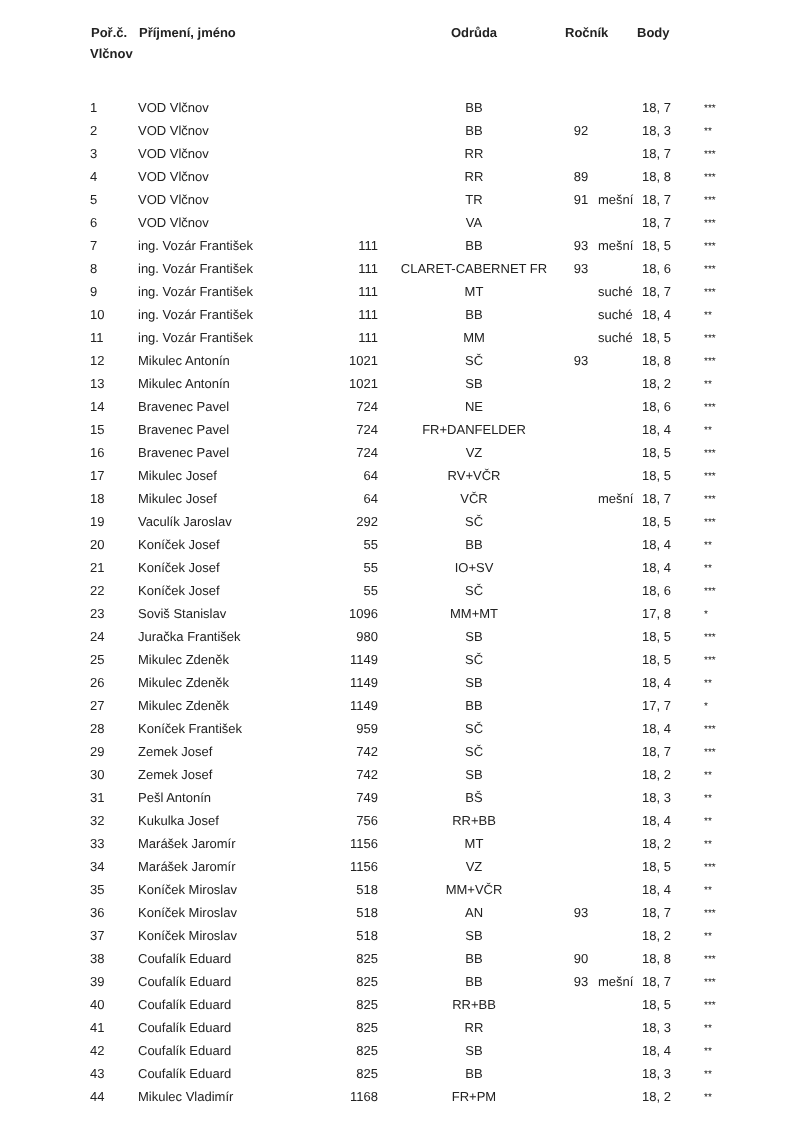| Poř.č. | Příjmení, jméno | | Odrůda | Ročník | | Body | |
| --- | --- | --- | --- | --- | --- | --- | --- |
| Vlčnov | | | | | | | |
| 1 | VOD Vlčnov | | BB | | | 18, 7 | *** |
| 2 | VOD Vlčnov | | BB | 92 | | 18, 3 | ** |
| 3 | VOD Vlčnov | | RR | | | 18, 7 | *** |
| 4 | VOD Vlčnov | | RR | 89 | | 18, 8 | *** |
| 5 | VOD Vlčnov | | TR | 91 | mešní | 18, 7 | *** |
| 6 | VOD Vlčnov | | VA | | | 18, 7 | *** |
| 7 | ing. Vozár František | 111 | BB | 93 | mešní | 18, 5 | *** |
| 8 | ing. Vozár František | 111 | CLARET-CABERNET FR | 93 | | 18, 6 | *** |
| 9 | ing. Vozár František | 111 | MT | | suché | 18, 7 | *** |
| 10 | ing. Vozár František | 111 | BB | | suché | 18, 4 | ** |
| 11 | ing. Vozár František | 111 | MM | | suché | 18, 5 | *** |
| 12 | Mikulec Antonín | 1021 | SČ | 93 | | 18, 8 | *** |
| 13 | Mikulec Antonín | 1021 | SB | | | 18, 2 | ** |
| 14 | Bravenec Pavel | 724 | NE | | | 18, 6 | *** |
| 15 | Bravenec Pavel | 724 | FR+DANFELDER | | | 18, 4 | ** |
| 16 | Bravenec Pavel | 724 | VZ | | | 18, 5 | *** |
| 17 | Mikulec Josef | 64 | RV+VČR | | | 18, 5 | *** |
| 18 | Mikulec Josef | 64 | VČR | | mešní | 18, 7 | *** |
| 19 | Vaculík Jaroslav | 292 | SČ | | | 18, 5 | *** |
| 20 | Koníček Josef | 55 | BB | | | 18, 4 | ** |
| 21 | Koníček Josef | 55 | IO+SV | | | 18, 4 | ** |
| 22 | Koníček Josef | 55 | SČ | | | 18, 6 | *** |
| 23 | Soviš Stanislav | 1096 | MM+MT | | | 17, 8 | * |
| 24 | Juračka František | 980 | SB | | | 18, 5 | *** |
| 25 | Mikulec Zdeněk | 1149 | SČ | | | 18, 5 | *** |
| 26 | Mikulec Zdeněk | 1149 | SB | | | 18, 4 | ** |
| 27 | Mikulec Zdeněk | 1149 | BB | | | 17, 7 | * |
| 28 | Koníček František | 959 | SČ | | | 18, 4 | *** |
| 29 | Zemek Josef | 742 | SČ | | | 18, 7 | *** |
| 30 | Zemek Josef | 742 | SB | | | 18, 2 | ** |
| 31 | Pešl Antonín | 749 | BŠ | | | 18, 3 | ** |
| 32 | Kukulka Josef | 756 | RR+BB | | | 18, 4 | ** |
| 33 | Marášek Jaromír | 1156 | MT | | | 18, 2 | ** |
| 34 | Marášek Jaromír | 1156 | VZ | | | 18, 5 | *** |
| 35 | Koníček Miroslav | 518 | MM+VČR | | | 18, 4 | ** |
| 36 | Koníček Miroslav | 518 | AN | 93 | | 18, 7 | *** |
| 37 | Koníček Miroslav | 518 | SB | | | 18, 2 | ** |
| 38 | Coufalík Eduard | 825 | BB | 90 | | 18, 8 | *** |
| 39 | Coufalík Eduard | 825 | BB | 93 | mešní | 18, 7 | *** |
| 40 | Coufalík Eduard | 825 | RR+BB | | | 18, 5 | *** |
| 41 | Coufalík Eduard | 825 | RR | | | 18, 3 | ** |
| 42 | Coufalík Eduard | 825 | SB | | | 18, 4 | ** |
| 43 | Coufalík Eduard | 825 | BB | | | 18, 3 | ** |
| 44 | Mikulec Vladimír | 1168 | FR+PM | | | 18, 2 | ** |